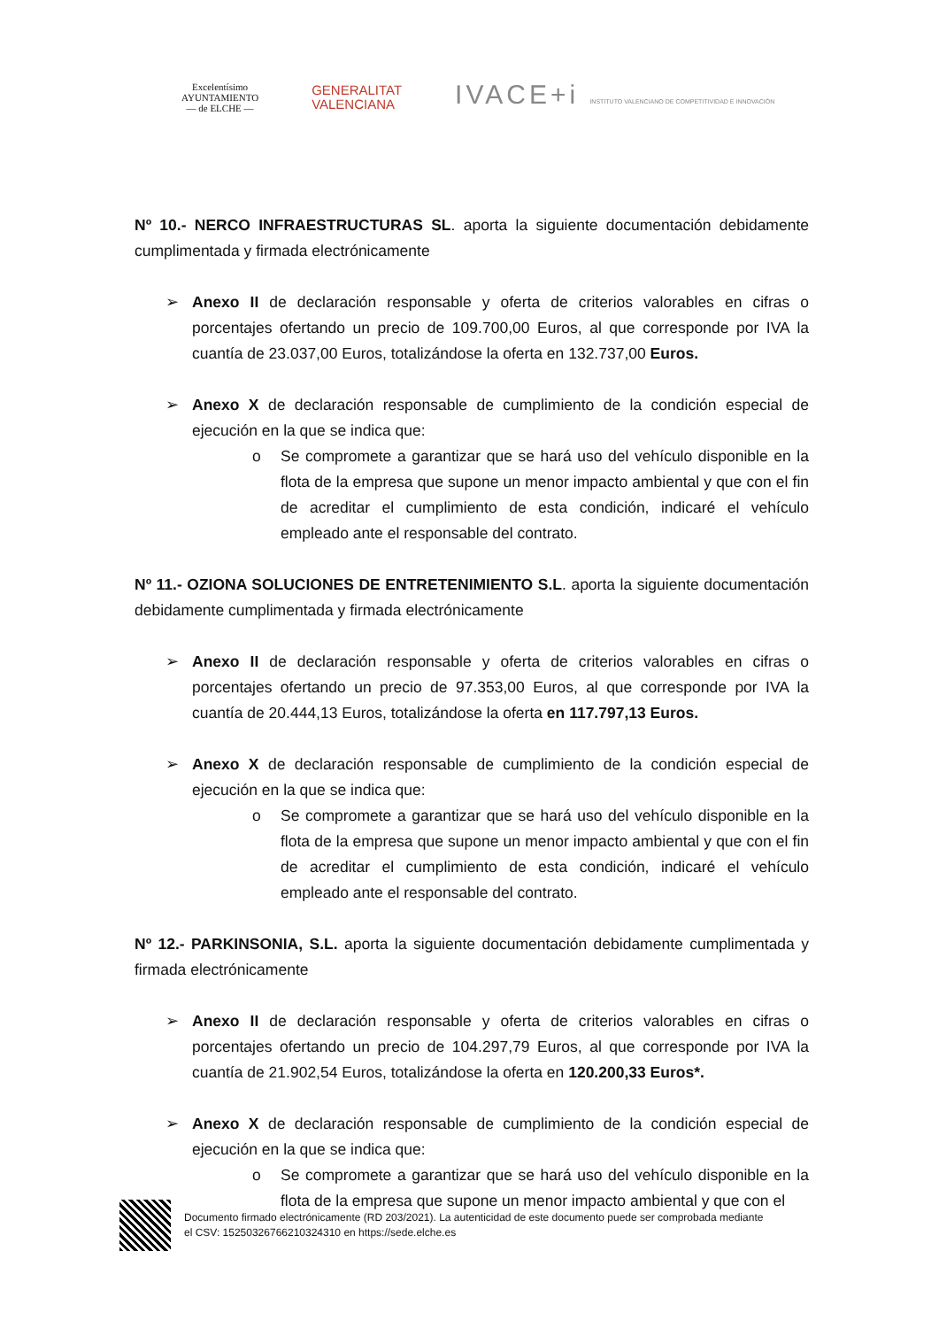Excelentísimo
AYUNTAMIENTO
— de ELCHE —
GENERALITAT
VALENCIANA
IVACE+i INSTITUTO VALENCIANO DE COMPETITIVIDAD E INNOVACIÓN
Nº 10.- NERCO INFRAESTRUCTURAS SL. aporta la siguiente documentación debidamente cumplimentada y firmada electrónicamente
➢ Anexo II de declaración responsable y oferta de criterios valorables en cifras o porcentajes ofertando un precio de 109.700,00 Euros, al que corresponde por IVA la cuantía de 23.037,00 Euros, totalizándose la oferta en 132.737,00 Euros.
➢ Anexo X de declaración responsable de cumplimiento de la condición especial de ejecución en la que se indica que:
o Se compromete a garantizar que se hará uso del vehículo disponible en la flota de la empresa que supone un menor impacto ambiental y que con el fin de acreditar el cumplimiento de esta condición, indicaré el vehículo empleado ante el responsable del contrato.
Nº 11.- OZIONA SOLUCIONES DE ENTRETENIMIENTO S.L. aporta la siguiente documentación debidamente cumplimentada y firmada electrónicamente
➢ Anexo II de declaración responsable y oferta de criterios valorables en cifras o porcentajes ofertando un precio de 97.353,00 Euros, al que corresponde por IVA la cuantía de 20.444,13 Euros, totalizándose la oferta en 117.797,13 Euros.
➢ Anexo X de declaración responsable de cumplimiento de la condición especial de ejecución en la que se indica que:
o Se compromete a garantizar que se hará uso del vehículo disponible en la flota de la empresa que supone un menor impacto ambiental y que con el fin de acreditar el cumplimiento de esta condición, indicaré el vehículo empleado ante el responsable del contrato.
Nº 12.- PARKINSONIA, S.L. aporta la siguiente documentación debidamente cumplimentada y firmada electrónicamente
➢ Anexo II de declaración responsable y oferta de criterios valorables en cifras o porcentajes ofertando un precio de 104.297,79 Euros, al que corresponde por IVA la cuantía de 21.902,54 Euros, totalizándose la oferta en 120.200,33 Euros*.
➢ Anexo X de declaración responsable de cumplimiento de la condición especial de ejecución en la que se indica que:
o Se compromete a garantizar que se hará uso del vehículo disponible en la flota de la empresa que supone un menor impacto ambiental y que con el
Documento firmado electrónicamente (RD 203/2021). La autenticidad de este documento puede ser comprobada mediante
el CSV: 15250326766210324310 en https://sede.elche.es